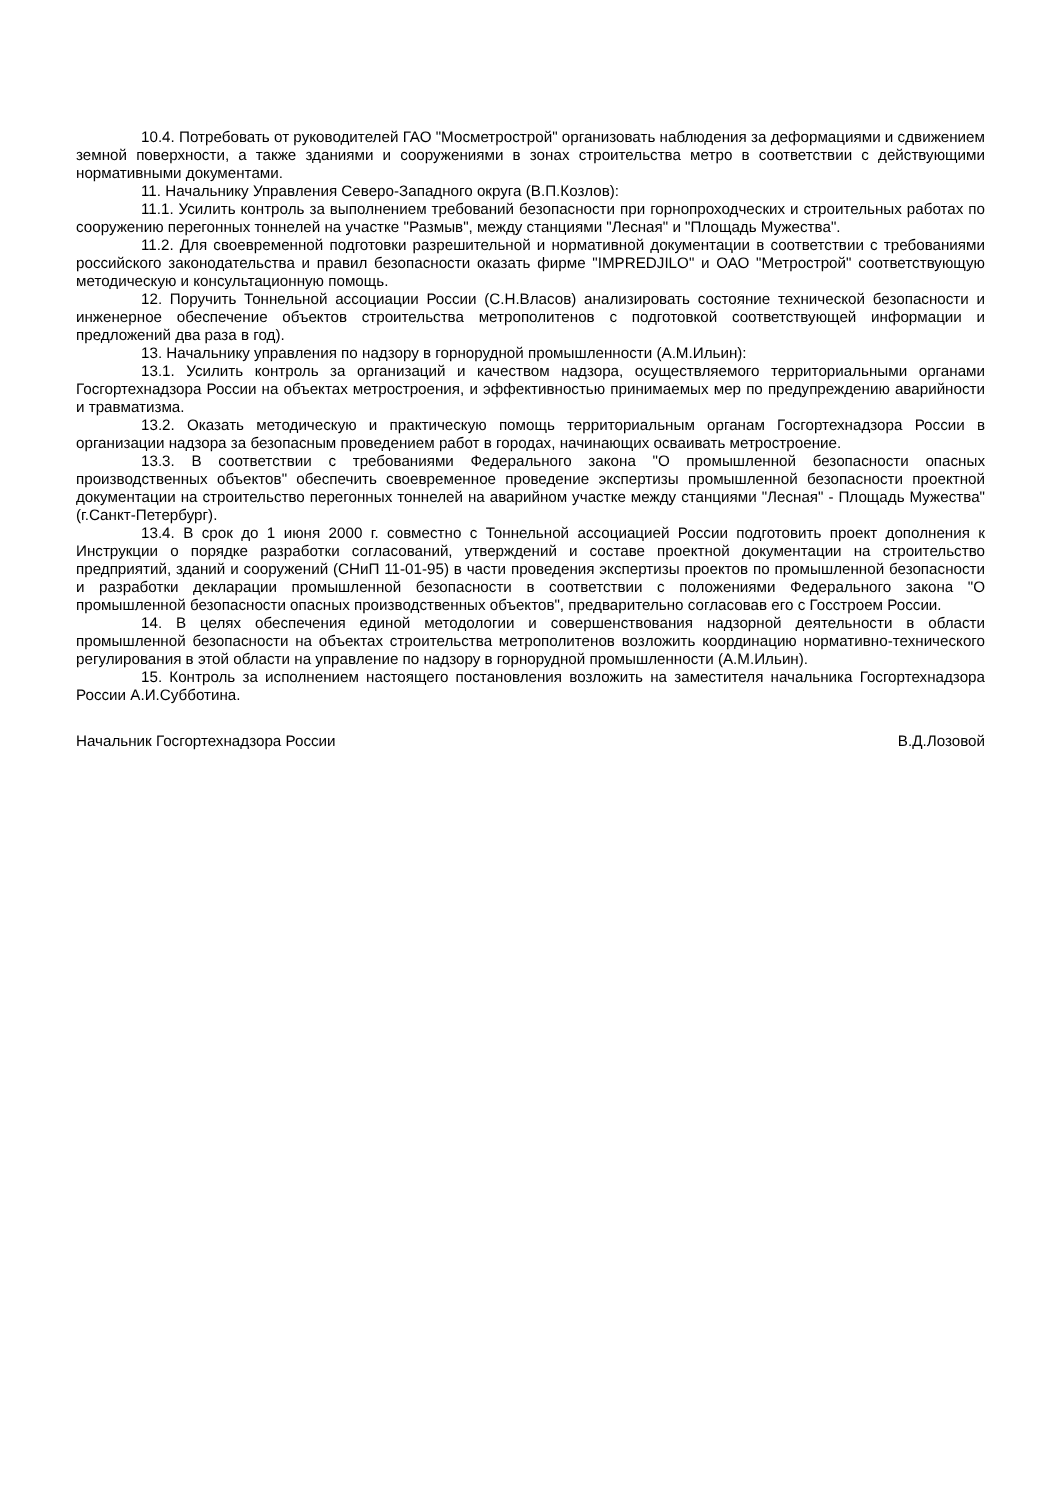10.4. Потребовать от руководителей ГАО "Мосметрострой" организовать наблюдения за деформациями и сдвижением земной поверхности, а также зданиями и сооружениями в зонах строительства метро в соответствии с действующими нормативными документами.
11. Начальнику Управления Северо-Западного округа (В.П.Козлов):
11.1. Усилить контроль за выполнением требований безопасности при горнопроходческих и строительных работах по сооружению перегонных тоннелей на участке "Размыв", между станциями "Лесная" и "Площадь Мужества".
11.2. Для своевременной подготовки разрешительной и нормативной документации в соответствии с требованиями российского законодательства и правил безопасности оказать фирме "IMPREDJILO" и ОАО "Метрострой" соответствующую методическую и консультационную помощь.
12. Поручить Тоннельной ассоциации России (С.Н.Власов) анализировать состояние технической безопасности и инженерное обеспечение объектов строительства метрополитенов с подготовкой соответствующей информации и предложений два раза в год).
13. Начальнику управления по надзору в горнорудной промышленности (А.М.Ильин):
13.1. Усилить контроль за организаций и качеством надзора, осуществляемого территориальными органами Госгортехнадзора России на объектах метростроения, и эффективностью принимаемых мер по предупреждению аварийности и травматизма.
13.2. Оказать методическую и практическую помощь территориальным органам Госгортехнадзора России в организации надзора за безопасным проведением работ в городах, начинающих осваивать метростроение.
13.3. В соответствии с требованиями Федерального закона "О промышленной безопасности опасных производственных объектов" обеспечить своевременное проведение экспертизы промышленной безопасности проектной документации на строительство перегонных тоннелей на аварийном участке между станциями "Лесная" - Площадь Мужества" (г.Санкт-Петербург).
13.4. В срок до 1 июня 2000 г. совместно с Тоннельной ассоциацией России подготовить проект дополнения к Инструкции о порядке разработки согласований, утверждений и составе проектной документации на строительство предприятий, зданий и сооружений (СНиП 11-01-95) в части проведения экспертизы проектов по промышленной безопасности и разработки декларации промышленной безопасности в соответствии с положениями Федерального закона "О промышленной безопасности опасных производственных объектов", предварительно согласовав его с Госстроем России.
14. В целях обеспечения единой методологии и совершенствования надзорной деятельности в области промышленной безопасности на объектах строительства метрополитенов возложить координацию нормативно-технического регулирования в этой области на управление по надзору в горнорудной промышленности (А.М.Ильин).
15. Контроль за исполнением настоящего постановления возложить на заместителя начальника Госгортехнадзора России А.И.Субботина.
Начальник Госгортехнадзора России В.Д.Лозовой